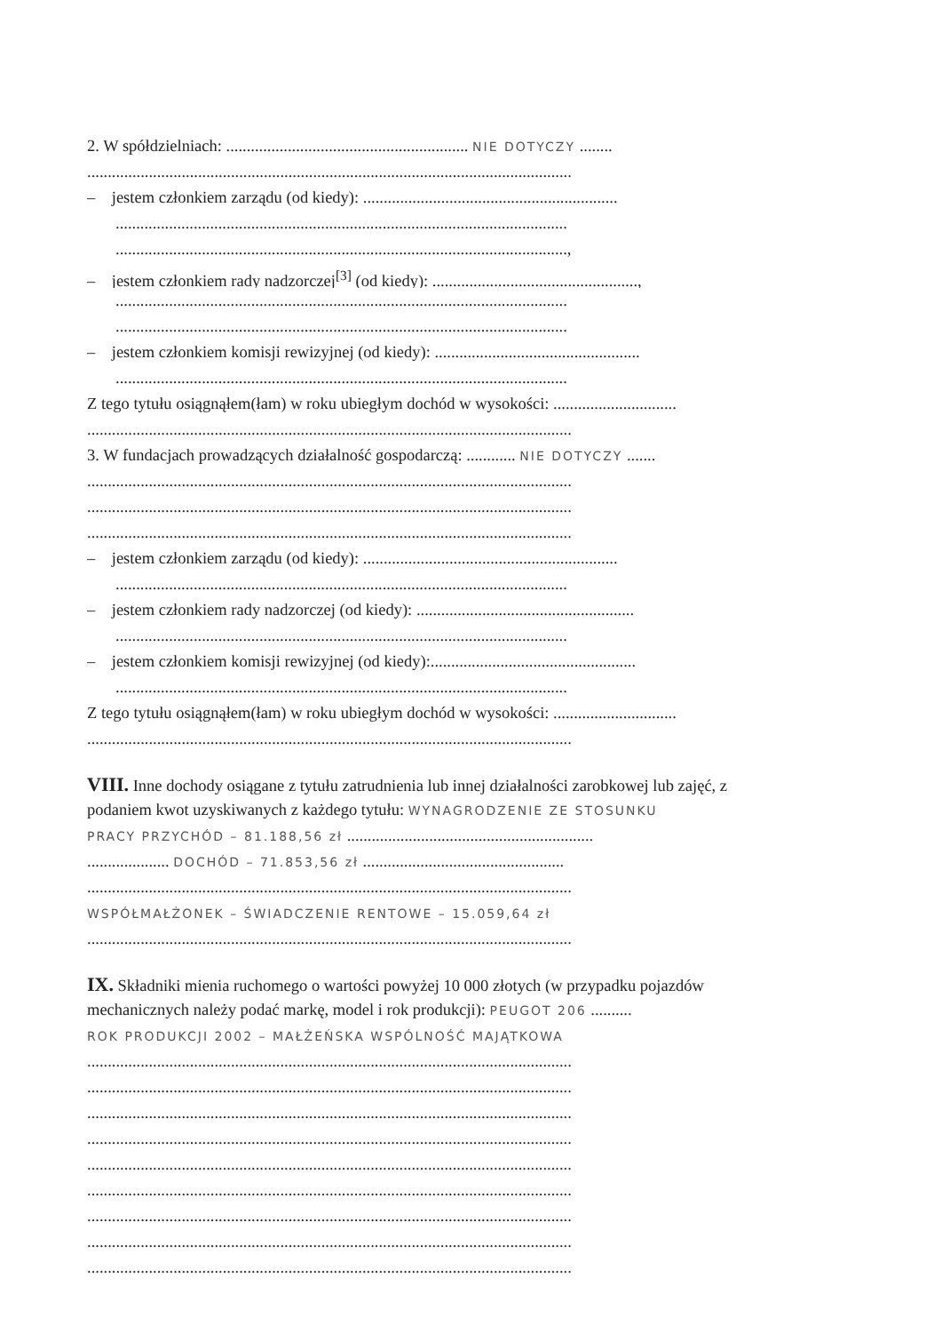2. W spółdzielniach: ........................................................... NIE DOTYCZY ........
......................................................................................................................
– jestem członkiem zarządu (od kiedy): ..............................................................
..............................................................................................................
..............................................................................................................,
– jestem członkiem rady nadzorczej<sup>[3]</sup> (od kiedy): ..................................................,
..............................................................................................................
..............................................................................................................
– jestem członkiem komisji rewizyjnej (od kiedy): ..................................................
..............................................................................................................
Z tego tytułu osiągnąłem(łam) w roku ubiegłym dochód w wysokości: ..............................
......................................................................................................................
3. W fundacjach prowadzących działalność gospodarczą: ............ NIE DOTYCZY .......
......................................................................................................................
......................................................................................................................
......................................................................................................................
– jestem członkiem zarządu (od kiedy): ..............................................................
..............................................................................................................
– jestem członkiem rady nadzorczej (od kiedy): .....................................................
..............................................................................................................
– jestem członkiem komisji rewizyjnej (od kiedy):..................................................
..............................................................................................................
Z tego tytułu osiągnąłem(łam) w roku ubiegłym dochód w wysokości: ..............................
......................................................................................................................
VIII. Inne dochody osiągane z tytułu zatrudnienia lub innej działalności zarobkowej lub zajęć, z
podaniem kwot uzyskiwanych z każdego tytułu: WYNAGRODZENIE ZE STOSUNKU
PRACY PRZYCHÓD – 81.188,56 zł ............................................................
.................... DOCHÓD – 71.853,56 zł .................................................
......................................................................................................................
WSPÓŁMAŁŻONEK – ŚWIADCZENIE RENTOWE – 15.059,64 zł
......................................................................................................................
IX. Składniki mienia ruchomego o wartości powyżej 10 000 złotych (w przypadku pojazdów
mechanicznych należy podać markę, model i rok produkcji): PEUGOT 206 ..........
ROK PRODUKCJI 2002 – MAŁŻEŃSKA WSPÓLNOŚĆ MAJĄTKOWA
......................................................................................................................
......................................................................................................................
......................................................................................................................
......................................................................................................................
......................................................................................................................
......................................................................................................................
......................................................................................................................
......................................................................................................................
......................................................................................................................